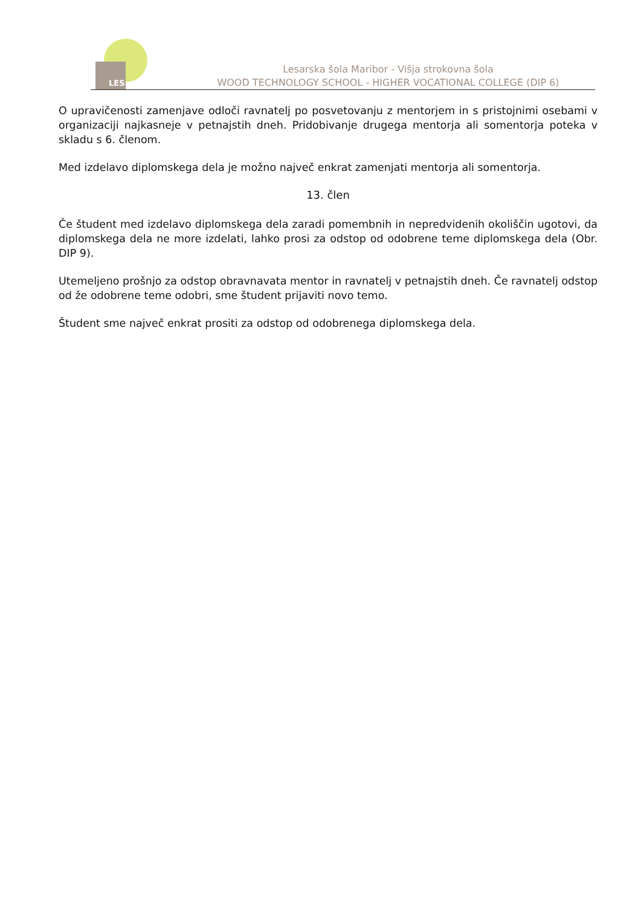LES
Lesarska šola Maribor - Višja strokovna šola
WOOD TECHNOLOGY SCHOOL - HIGHER VOCATIONAL COLLEGE (DIP 6)
O upravičenosti zamenjave odloči ravnatelj po posvetovanju z mentorjem in s pristojnimi osebami v organizaciji najkasneje v petnajstih dneh. Pridobivanje drugega mentorja ali somentorja poteka v skladu s 6. členom.
Med izdelavo diplomskega dela je možno največ enkrat zamenjati mentorja ali somentorja.
13. člen
Če študent med izdelavo diplomskega dela zaradi pomembnih in nepredvidenih okoliščin ugotovi, da diplomskega dela ne more izdelati, lahko prosi za odstop od odobrene teme diplomskega dela (Obr. DIP 9).
Utemeljeno prošnjo za odstop obravnavata mentor in ravnatelj v petnajstih dneh. Če ravnatelj odstop od že odobrene teme odobri, sme študent prijaviti novo temo.
Študent sme največ enkrat prositi za odstop od odobrenega diplomskega dela.